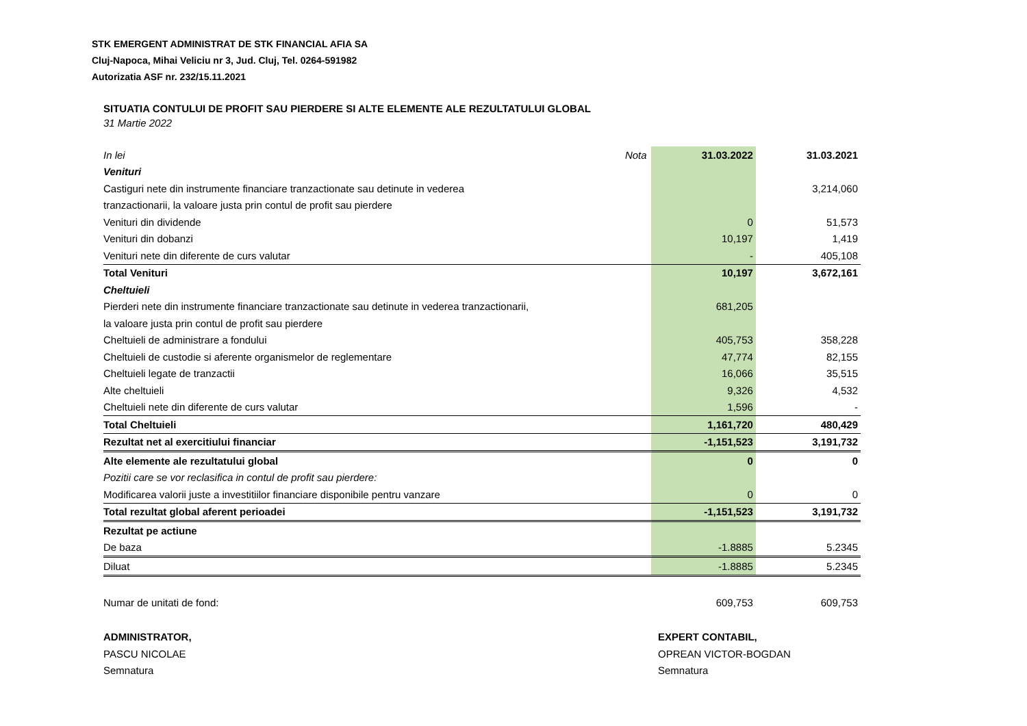STK EMERGENT ADMINISTRAT DE STK FINANCIAL AFIA SA
Cluj-Napoca, Mihai Veliciu nr 3, Jud. Cluj, Tel. 0264-591982
Autorizatia ASF nr. 232/15.11.2021
SITUATIA CONTULUI DE PROFIT SAU PIERDERE SI ALTE ELEMENTE ALE REZULTATULUI GLOBAL
31 Martie 2022
| In lei | Nota | 31.03.2022 | 31.03.2021 |
| --- | --- | --- | --- |
| Venituri | | | |
| Castiguri nete din instrumente financiare tranzactionate sau detinute in vederea | | | 3,214,060 |
| tranzactionarii, la valoare justa prin contul de profit sau pierdere | | | |
| Venituri din dividende | | 0 | 51,573 |
| Venituri din dobanzi | | 10,197 | 1,419 |
| Venituri nete din diferente de curs valutar | | - | 405,108 |
| Total Venituri | | 10,197 | 3,672,161 |
| Cheltuieli | | | |
| Pierderi nete din instrumente financiare tranzactionate sau detinute in vederea tranzactionarii, | | 681,205 | |
| la valoare justa prin contul de profit sau pierdere | | | |
| Cheltuieli de administrare a fondului | | 405,753 | 358,228 |
| Cheltuieli de custodie si aferente organismelor de reglementare | | 47,774 | 82,155 |
| Cheltuieli legate de tranzactii | | 16,066 | 35,515 |
| Alte cheltuieli | | 9,326 | 4,532 |
| Cheltuieli nete din diferente de curs valutar | | 1,596 | - |
| Total Cheltuieli | | 1,161,720 | 480,429 |
| Rezultat net al exercitiului financiar | | -1,151,523 | 3,191,732 |
| Alte elemente ale rezultatului global | | 0 | 0 |
| Pozitii care se vor reclasifica in contul de profit sau pierdere: | | | |
| Modificarea valorii juste a investitiilor financiare disponibile pentru vanzare | | 0 | 0 |
| Total rezultat global aferent perioadei | | -1,151,523 | 3,191,732 |
| Rezultat pe actiune | | | |
| De baza | | -1.8885 | 5.2345 |
| Diluat | | -1.8885 | 5.2345 |
| Numar de unitati de fond: | | 609,753 | 609,753 |
ADMINISTRATOR,
PASCU NICOLAE
Semnatura
EXPERT CONTABIL,
OPREAN VICTOR-BOGDAN
Semnatura